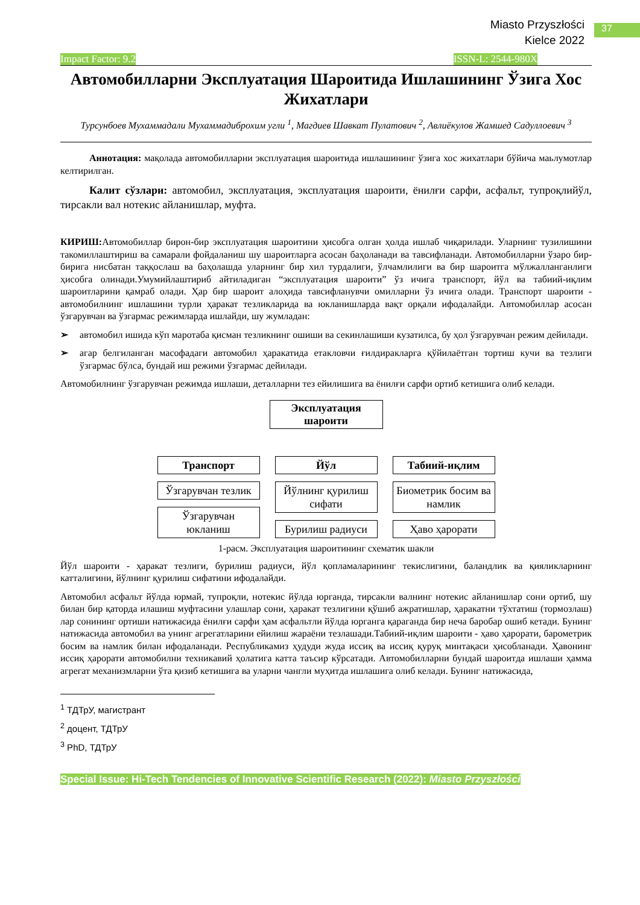37
Miasto Przyszłości
Kielce 2022
Impact Factor: 9.2 ISSN-L: 2544-980X
Автомобилларни Эксплуатация Шароитида Ишлашининг Ўзига Хос Жихатлари
Турсунбоев Мухаммадали Мухаммадиброхим угли <sup>1</sup>, Магдиев Шавкат Пулатович <sup>2</sup>, Авлиёкулов Жамшед Садуллоевич <sup>3</sup>
Аннотация: мақолада автомобилларни эксплуатация шароитида ишлашининг ўзига хос жихатлари бўйича маьлумотлар келтирилган.
Калит сўзлари: автомобил, эксплуатация, эксплуатация шароити, ёнилғи сарфи, асфальт, тупроқлийўл, тирсакли вал нотекис айланишлар, муфта.
КИРИШ: Автомобиллар бирон-бир эксплуатация шароитини ҳисобга олган ҳолда ишлаб чиқарилади. Уларнинг тузилишини такомиллаштириш ва самарали фойдаланиш шу шароитларга асосан баҳоланади ва тавсифланади. Автомобилларни ўзаро бир-бирига нисбатан таққослаш ва баҳолашда уларнинг бир хил турдалиги, ўлчамлилиги ва бир шароитга мўлжалланганлиги ҳисобга олинади.Умумийлаштириб айтиладиган “эксплуатация шароити” ўз ичига транспорт, йўл ва табиий-иқлим шароитларини қамраб олади. Ҳар бир шароит алоҳида тавсифланувчи омилларни ўз ичига олади. Транспорт шароити - автомобилнинг ишлашини турли ҳаракат тезликларида ва юкланишларда вақт орқали ифодалайди. Автомобиллар асосан ўзгарувчан ва ўзгармас режимларда ишлайди, шу жумладан:
➢ автомобил ишида кўп маротаба қисман тезликнинг ошиши ва секинлашиши кузатилса, бу ҳол ўзгарувчан режим дейилади.
➢ агар белгиланган масофадаги автомобил ҳаракатида етакловчи ғилдиракларга қўйилаётган тортиш кучи ва тезлиги ўзгармас бўлса, бундай иш режими ўзгармас дейилади.
Автомобилнинг ўзгарувчан режимда ишлаши, деталларни тез ейилишига ва ёнилғи сарфи ортиб кетишига олиб келади.
Эксплуатация шароити
Транспорт
Ўзгарувчан тезлик
Ўзгарувчан юкланиш
Йўл
Йўлнинг қурилиш сифати
Бурилиш радиуси
Табиий-иқлим
Биометрик босим ва намлик
Ҳаво ҳарорати
1-расм. Эксплуатация шароитининг схематик шакли
Йўл шароити - ҳаракат тезлиги, бурилиш радиуси, йўл қопламаларининг текислигини, баландлик ва қияликларнинг катталигини, йўлнинг қурилиш сифатини ифодалайди.
Автомобил асфальт йўлда юрмай, тупроқли, нотекис йўлда юрганда, тирсакли валнинг нотекис айланишлар сони ортиб, шу билан бир қаторда илашиш муфтасини улашлар сони, ҳаракат тезлигини қўшиб ажратишлар, ҳаракатни тўхтатиш (тормозлаш) лар сонининг ортиши натижасида ёнилғи сарфи ҳам асфальтли йўлда юрганга қараганда бир неча баробар ошиб кетади. Бунинг натижасида автомобил ва унинг агрегатларини ейилиш жараёни тезлашади.Табиий-иқлим шароити - ҳаво ҳарорати, барометрик босим ва намлик билан ифодаланади. Республикамиз ҳудуди жуда иссиқ ва иссиқ қуруқ минтақаси ҳисобланади. Ҳавонинг иссиқ ҳарорати автомобилни техникавий ҳолатига катта таъсир кўрсатади. Автомобилларни бундай шароитда ишлаши ҳамма агрегат механизмларни ўта қизиб кетишига ва уларни чангли муҳитда ишлашига олиб келади. Бунинг натижасида,
<sup>1</sup> ТДТрУ, магистрант
<sup>2</sup> доцент, ТДТрУ
<sup>3</sup> PhD, ТДТрУ
Special Issue: Hi-Tech Tendencies of Innovative Scientific Research (2022): Miasto Przyszłości